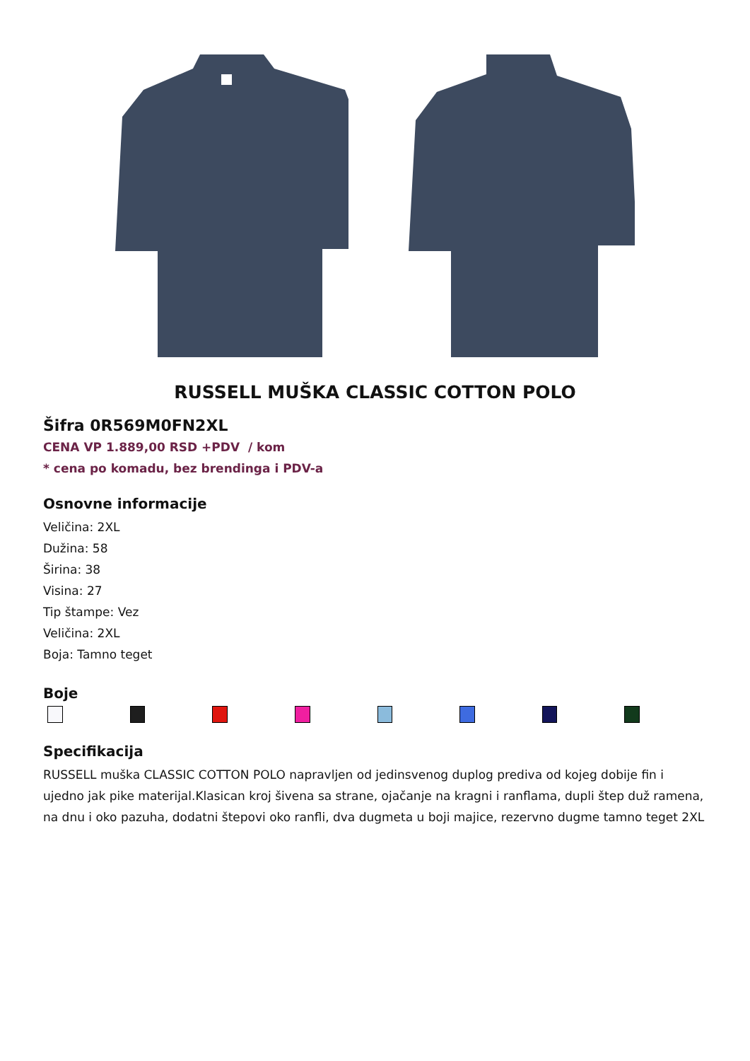RUSSELL MUŠKA CLASSIC COTTON POLO
Šifra 0R569M0FN2XL
CENA VP 1.889,00 RSD +PDV / kom
* cena po komadu, bez brendinga i PDV-a
Osnovne informacije
Veličina: 2XL
Dužina: 58
Širina: 38
Visina: 27
Tip štampe: Vez
Veličina: 2XL
Boja: Tamno teget
Boje
Specifikacija
RUSSELL muška CLASSIC COTTON POLO napravljen od jedinsvenog duplog prediva od kojeg dobije fin i ujedno jak pike materijal.Klasican kroj šivena sa strane, ojačanje na kragni i ranflama, dupli štep duž ramena, na dnu i oko pazuha, dodatni štepovi oko ranfli, dva dugmeta u boji majice, rezervno dugme tamno teget 2XL